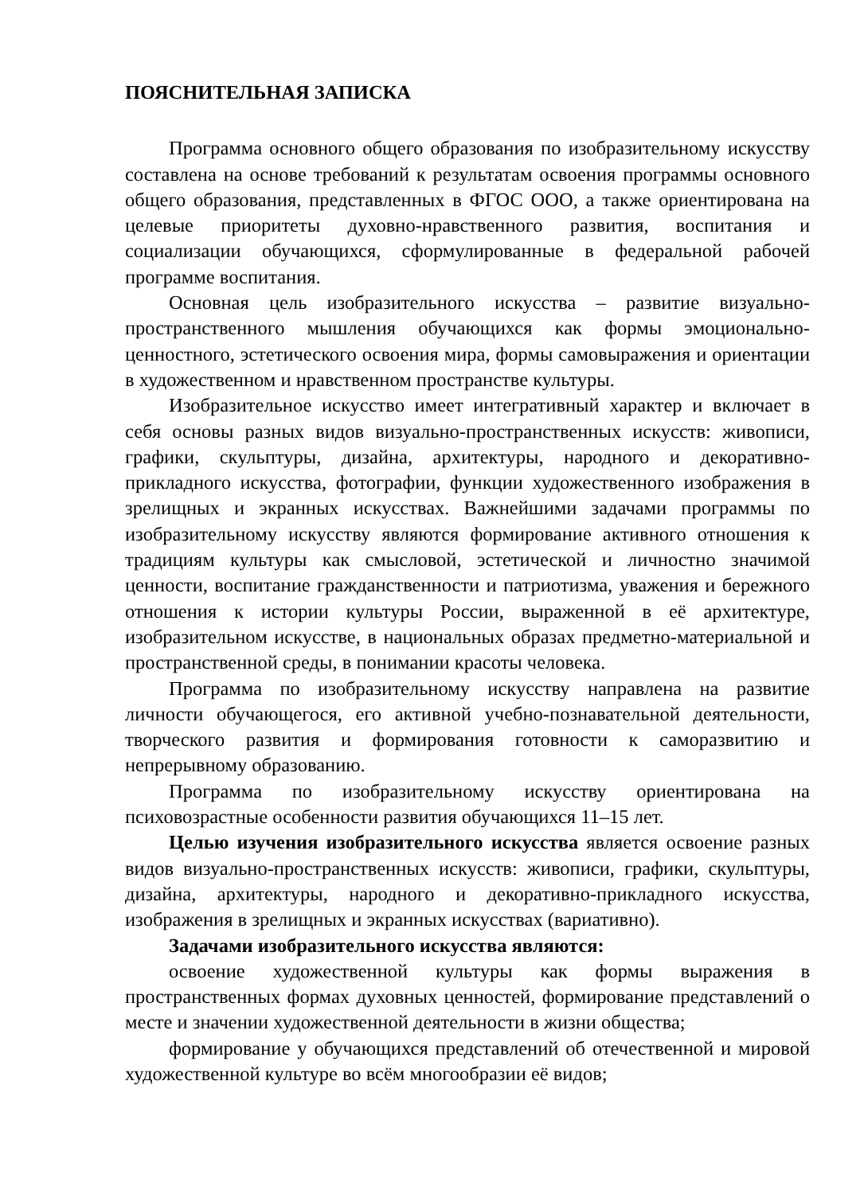ПОЯСНИТЕЛЬНАЯ ЗАПИСКА
Программа основного общего образования по изобразительному искусству составлена на основе требований к результатам освоения программы основного общего образования, представленных в ФГОС ООО, а также ориентирована на целевые приоритеты духовно-нравственного развития, воспитания и социализации обучающихся, сформулированные в федеральной рабочей программе воспитания.
Основная цель изобразительного искусства – развитие визуально-пространственного мышления обучающихся как формы эмоционально-ценностного, эстетического освоения мира, формы самовыражения и ориентации в художественном и нравственном пространстве культуры.
Изобразительное искусство имеет интегративный характер и включает в себя основы разных видов визуально-пространственных искусств: живописи, графики, скульптуры, дизайна, архитектуры, народного и декоративно-прикладного искусства, фотографии, функции художественного изображения в зрелищных и экранных искусствах. Важнейшими задачами программы по изобразительному искусству являются формирование активного отношения к традициям культуры как смысловой, эстетической и личностно значимой ценности, воспитание гражданственности и патриотизма, уважения и бережного отношения к истории культуры России, выраженной в её архитектуре, изобразительном искусстве, в национальных образах предметно-материальной и пространственной среды, в понимании красоты человека.
Программа по изобразительному искусству направлена на развитие личности обучающегося, его активной учебно-познавательной деятельности, творческого развития и формирования готовности к саморазвитию и непрерывному образованию.
Программа по изобразительному искусству ориентирована на психовозрастные особенности развития обучающихся 11–15 лет.
Целью изучения изобразительного искусства является освоение разных видов визуально-пространственных искусств: живописи, графики, скульптуры, дизайна, архитектуры, народного и декоративно-прикладного искусства, изображения в зрелищных и экранных искусствах (вариативно).
Задачами изобразительного искусства являются:
освоение художественной культуры как формы выражения в пространственных формах духовных ценностей, формирование представлений о месте и значении художественной деятельности в жизни общества;
формирование у обучающихся представлений об отечественной и мировой художественной культуре во всём многообразии её видов;